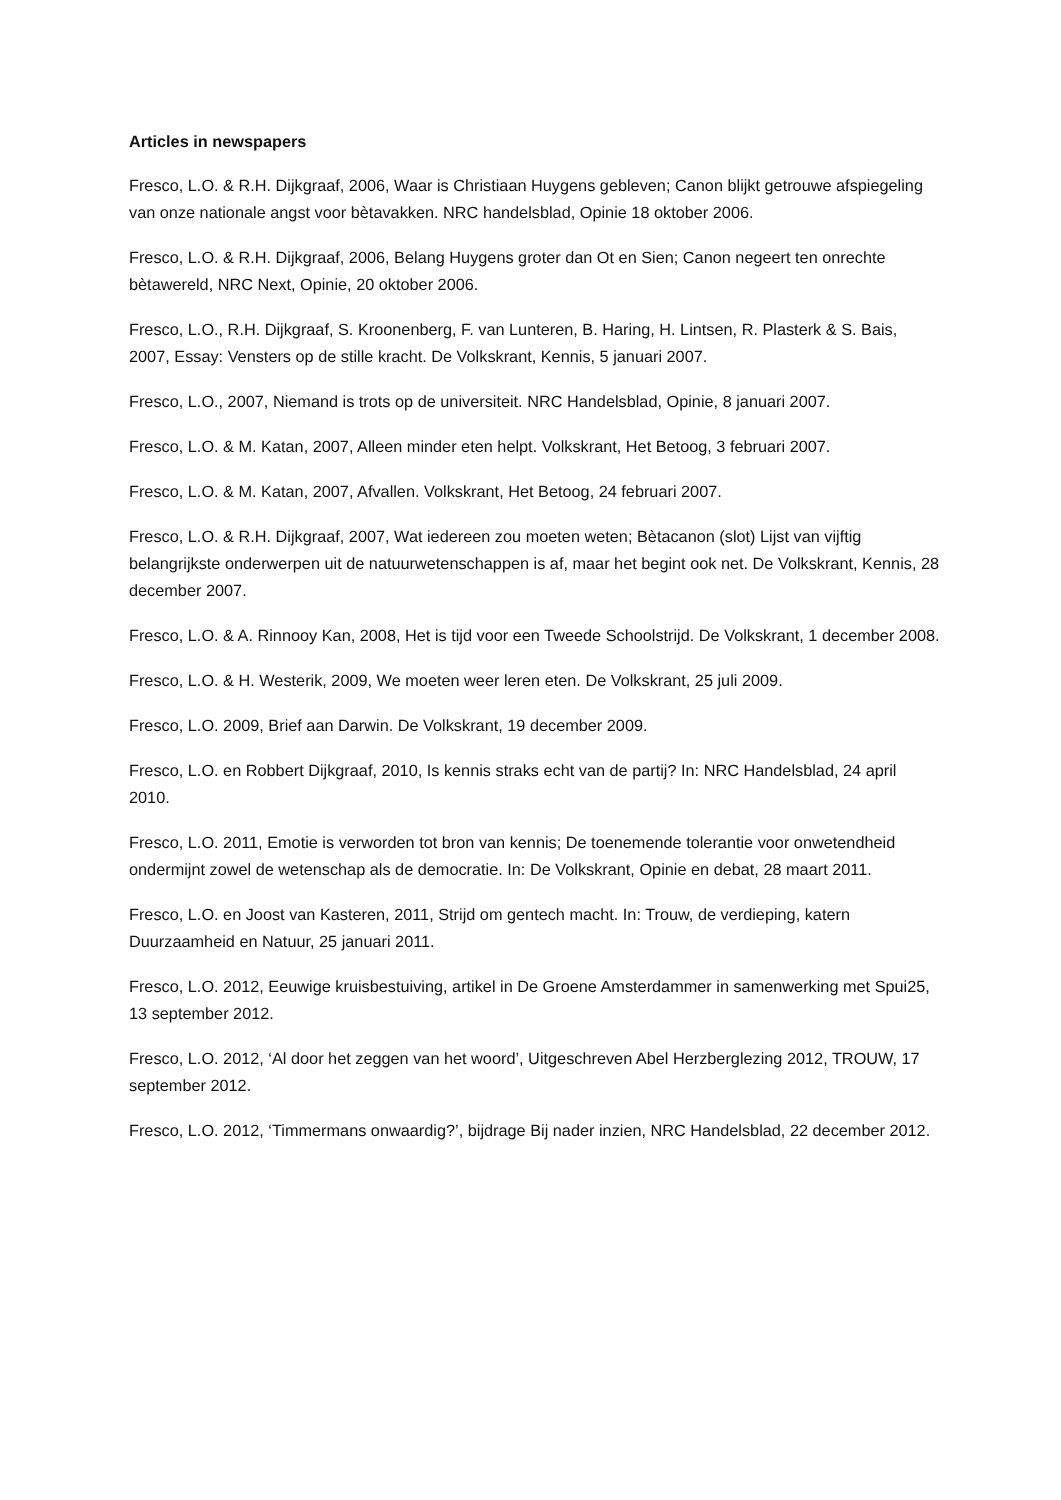Articles in newspapers
Fresco, L.O. & R.H. Dijkgraaf, 2006, Waar is Christiaan Huygens gebleven; Canon blijkt getrouwe afspiegeling van onze nationale angst voor bètavakken. NRC handelsblad, Opinie 18 oktober 2006.
Fresco, L.O. & R.H. Dijkgraaf, 2006, Belang Huygens groter dan Ot en Sien; Canon negeert ten onrechte bètawereld, NRC Next, Opinie, 20 oktober 2006.
Fresco, L.O., R.H. Dijkgraaf, S. Kroonenberg, F. van Lunteren, B. Haring, H. Lintsen, R. Plasterk & S. Bais, 2007, Essay: Vensters op de stille kracht. De Volkskrant, Kennis, 5 januari 2007.
Fresco, L.O., 2007, Niemand is trots op de universiteit. NRC Handelsblad, Opinie, 8 januari 2007.
Fresco, L.O. & M. Katan, 2007, Alleen minder eten helpt. Volkskrant, Het Betoog, 3 februari 2007.
Fresco, L.O. & M. Katan, 2007, Afvallen. Volkskrant, Het Betoog, 24 februari 2007.
Fresco, L.O. & R.H. Dijkgraaf, 2007, Wat iedereen zou moeten weten; Bètacanon (slot) Lijst van vijftig belangrijkste onderwerpen uit de natuurwetenschappen is af, maar het begint ook net. De Volkskrant, Kennis, 28 december 2007.
Fresco, L.O. & A. Rinnooy Kan, 2008, Het is tijd voor een Tweede Schoolstrijd. De Volkskrant, 1 december 2008.
Fresco, L.O. & H. Westerik, 2009, We moeten weer leren eten. De Volkskrant, 25 juli 2009.
Fresco, L.O. 2009, Brief aan Darwin. De Volkskrant, 19 december 2009.
Fresco, L.O. en Robbert Dijkgraaf, 2010, Is kennis straks echt van de partij? In: NRC Handelsblad, 24 april 2010.
Fresco, L.O. 2011, Emotie is verworden tot bron van kennis; De toenemende tolerantie voor onwetendheid ondermijnt zowel de wetenschap als de democratie. In: De Volkskrant, Opinie en debat, 28 maart 2011.
Fresco, L.O. en Joost van Kasteren, 2011, Strijd om gentech macht. In: Trouw, de verdieping, katern Duurzaamheid en Natuur, 25 januari 2011.
Fresco, L.O. 2012, Eeuwige kruisbestuiving, artikel in De Groene Amsterdammer in samenwerking met Spui25, 13 september 2012.
Fresco, L.O. 2012, ‘Al door het zeggen van het woord’, Uitgeschreven Abel Herzberglezing 2012, TROUW, 17 september 2012.
Fresco, L.O. 2012, ‘Timmermans onwaardig?’, bijdrage Bij nader inzien, NRC Handelsblad, 22 december 2012.